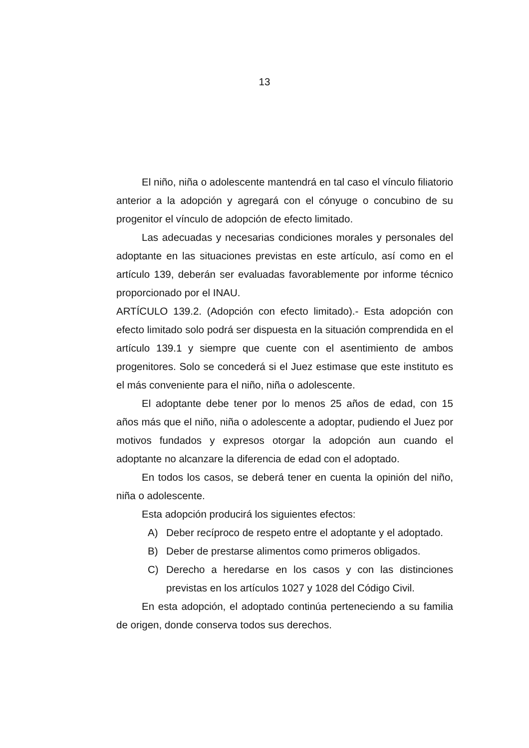13
El niño, niña o adolescente mantendrá en tal caso el vínculo filiatorio anterior a la adopción y agregará con el cónyuge o concubino de su progenitor el vínculo de adopción de efecto limitado.
Las adecuadas y necesarias condiciones morales y personales del adoptante en las situaciones previstas en este artículo, así como en el artículo 139, deberán ser evaluadas favorablemente por informe técnico proporcionado por el INAU.
ARTÍCULO 139.2. (Adopción con efecto limitado).- Esta adopción con efecto limitado solo podrá ser dispuesta en la situación comprendida en el artículo 139.1 y siempre que cuente con el asentimiento de ambos progenitores. Solo se concederá si el Juez estimase que este instituto es el más conveniente para el niño, niña o adolescente.
El adoptante debe tener por lo menos 25 años de edad, con 15 años más que el niño, niña o adolescente a adoptar, pudiendo el Juez por motivos fundados y expresos otorgar la adopción aun cuando el adoptante no alcanzare la diferencia de edad con el adoptado.
En todos los casos, se deberá tener en cuenta la opinión del niño, niña o adolescente.
Esta adopción producirá los siguientes efectos:
A) Deber recíproco de respeto entre el adoptante y el adoptado.
B) Deber de prestarse alimentos como primeros obligados.
C) Derecho a heredarse en los casos y con las distinciones previstas en los artículos 1027 y 1028 del Código Civil.
En esta adopción, el adoptado continúa perteneciendo a su familia de origen, donde conserva todos sus derechos.